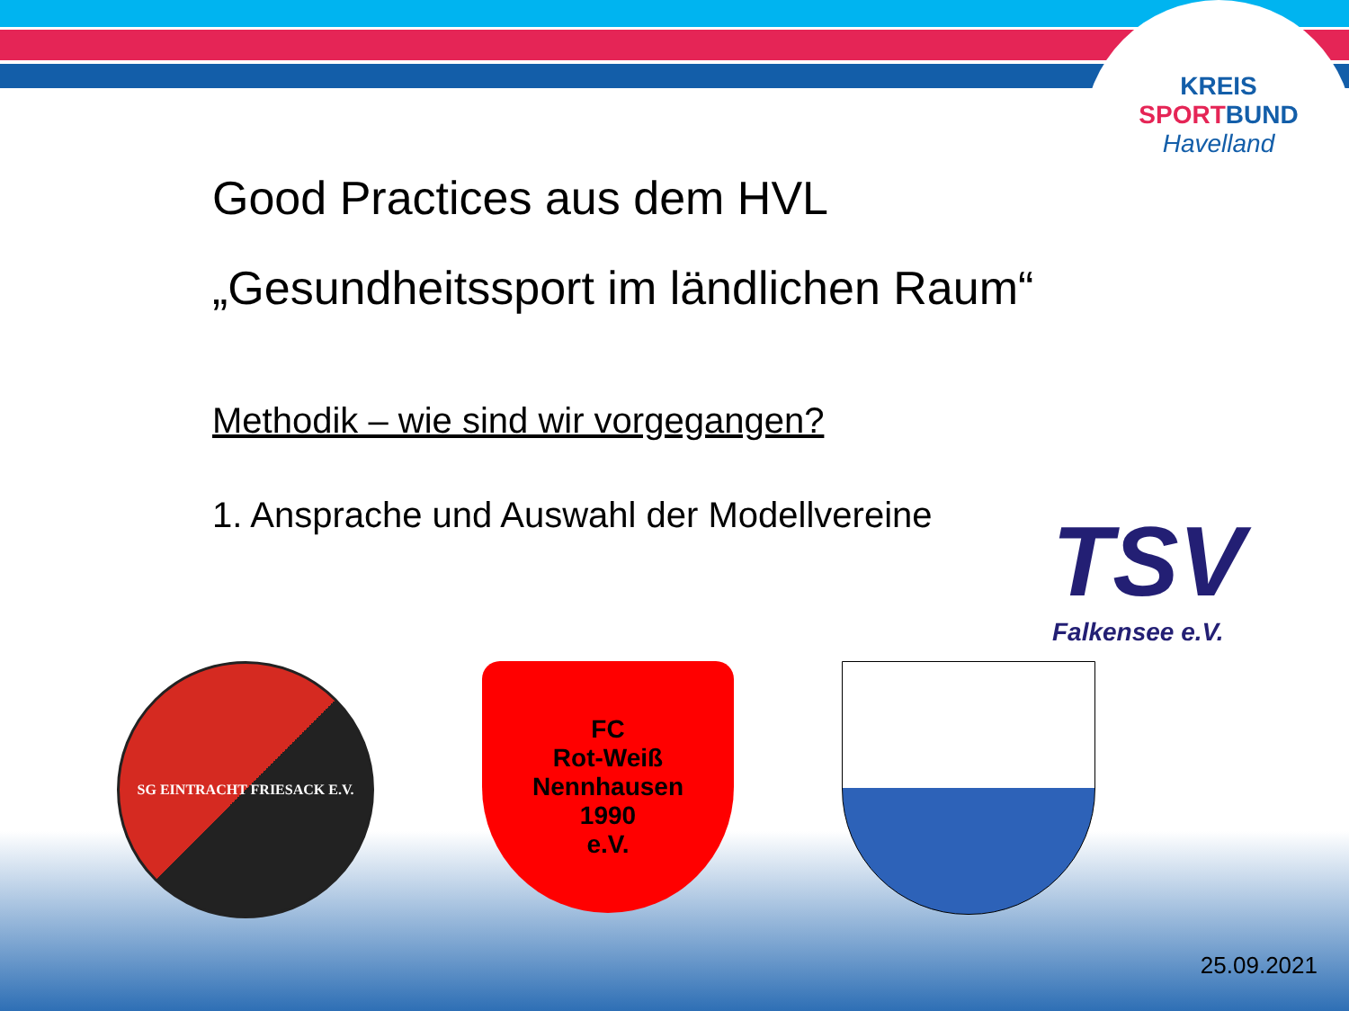KREIS
SPORT BUND
Havelland
Good Practices aus dem HVL
„Gesundheitssport im ländlichen Raum“
Methodik – wie sind wir vorgegangen?
1. Ansprache und Auswahl der Modellvereine
TSV
Falkensee e.V.
SG EINTRACHT FRIESACK E.V.
FC
Rot-Weiß
Nennhausen
1990
e.V.
25.09.2021